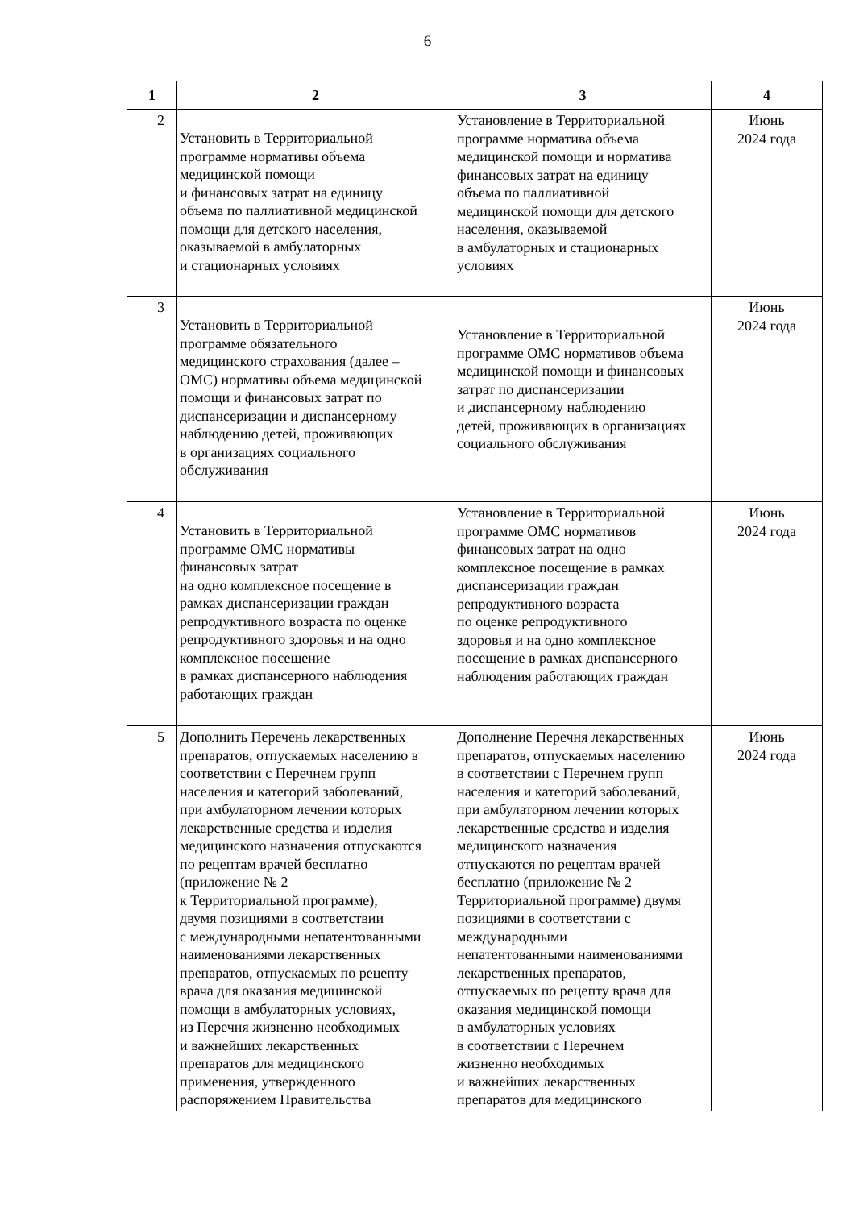6
| 1 | 2 | 3 | 4 |
| --- | --- | --- | --- |
| 2 | Установить в Территориальной программе нормативы объема медицинской помощи и финансовых затрат на единицу объема по паллиативной медицинской помощи для детского населения, оказываемой в амбулаторных и стационарных условиях | Установление в Территориальной программе норматива объема медицинской помощи и норматива финансовых затрат на единицу объема по паллиативной медицинской помощи для детского населения, оказываемой в амбулаторных и стационарных условиях | Июнь 2024 года |
| 3 | Установить в Территориальной программе обязательного медицинского страхования (далее – ОМС) нормативы объема медицинской помощи и финансовых затрат по диспансеризации и диспансерному наблюдению детей, проживающих в организациях социального обслуживания | Установление в Территориальной программе ОМС нормативов объема медицинской помощи и финансовых затрат по диспансеризации и диспансерному наблюдению детей, проживающих в организациях социального обслуживания | Июнь 2024 года |
| 4 | Установить в Территориальной программе ОМС нормативы финансовых затрат на одно комплексное посещение в рамках диспансеризации граждан репродуктивного возраста по оценке репродуктивного здоровья и на одно комплексное посещение в рамках диспансерного наблюдения работающих граждан | Установление в Территориальной программе ОМС нормативов финансовых затрат на одно комплексное посещение в рамках диспансеризации граждан репродуктивного возраста по оценке репродуктивного здоровья и на одно комплексное посещение в рамках диспансерного наблюдения работающих граждан | Июнь 2024 года |
| 5 | Дополнить Перечень лекарственных препаратов, отпускаемых населению в соответствии с Перечнем групп населения и категорий заболеваний, при амбулаторном лечении которых лекарственные средства и изделия медицинского назначения отпускаются по рецептам врачей бесплатно (приложение № 2 к Территориальной программе), двумя позициями в соответствии с международными непатентованными наименованиями лекарственных препаратов, отпускаемых по рецепту врача для оказания медицинской помощи в амбулаторных условиях, из Перечня жизненно необходимых и важнейших лекарственных препаратов для медицинского применения, утвержденного распоряжением Правительства | Дополнение Перечня лекарственных препаратов, отпускаемых населению в соответствии с Перечнем групп населения и категорий заболеваний, при амбулаторном лечении которых лекарственные средства и изделия медицинского назначения отпускаются по рецептам врачей бесплатно (приложение № 2 Территориальной программе) двумя позициями в соответствии с международными непатентованными наименованиями лекарственных препаратов, отпускаемых по рецепту врача для оказания медицинской помощи в амбулаторных условиях в соответствии с Перечнем жизненно необходимых и важнейших лекарственных препаратов для медицинского | Июнь 2024 года |